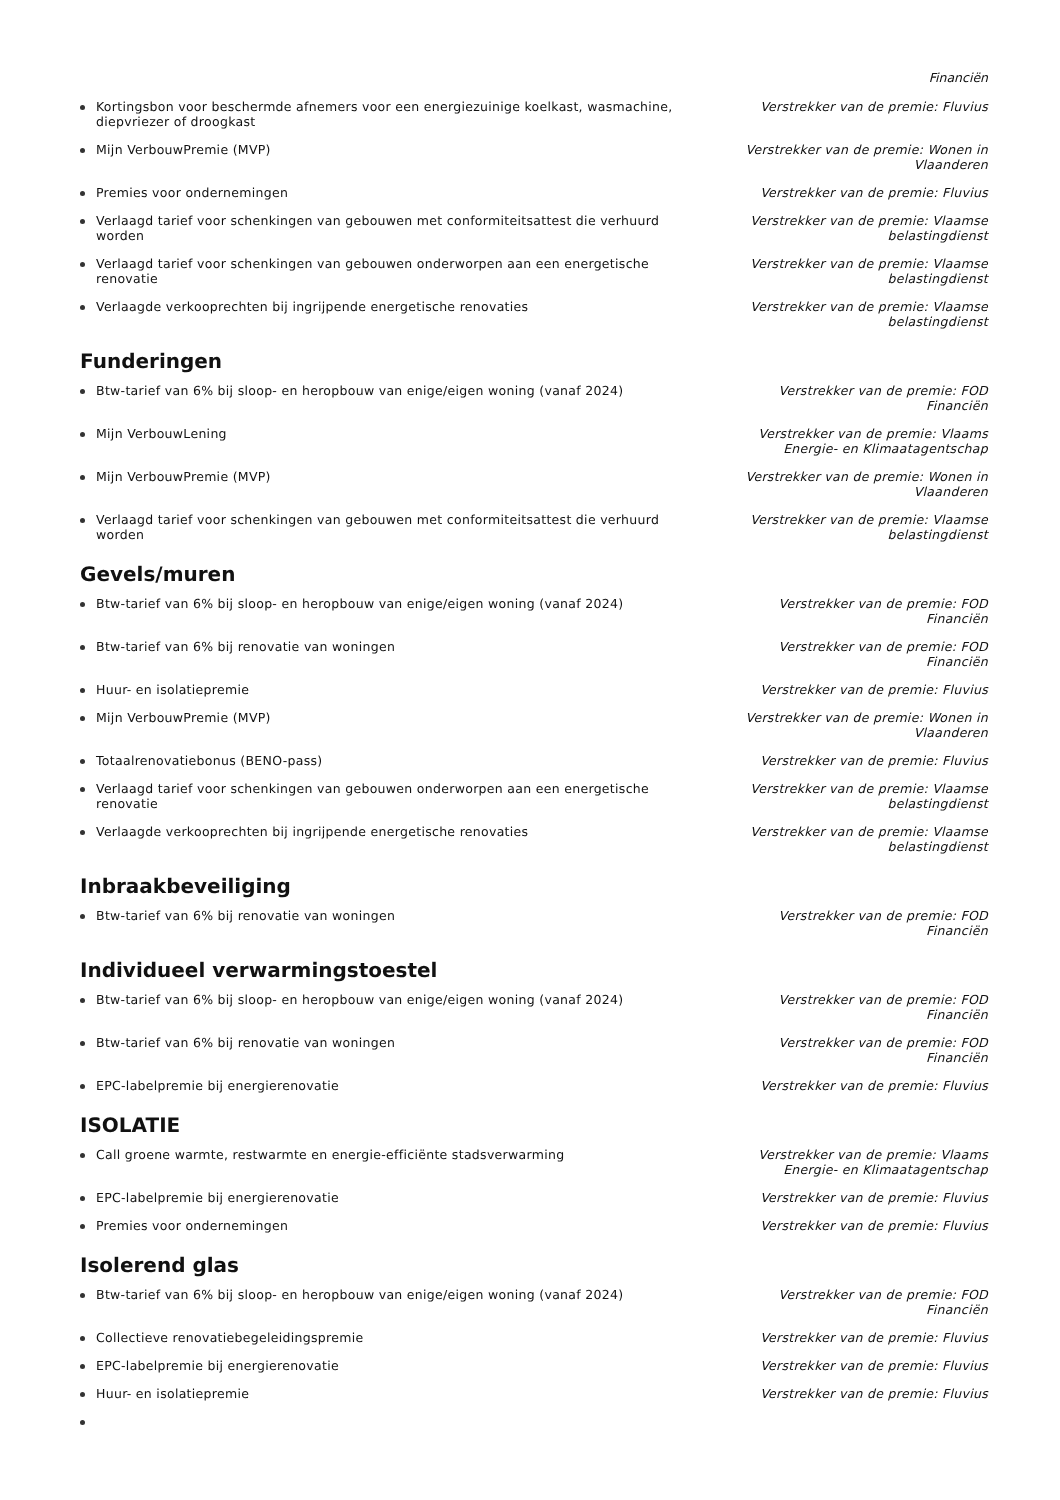Financiën
Kortingsbon voor beschermde afnemers voor een energiezuinige koelkast, wasmachine, diepvriezer of droogkast
Verstrekker van de premie: Fluvius
Mijn VerbouwPremie (MVP) Verstrekker van de premie: Wonen in Vlaanderen
Premies voor ondernemingen Verstrekker van de premie: Fluvius
Verlaagd tarief voor schenkingen van gebouwen met conformiteitsattest die verhuurd worden
Verstrekker van de premie: Vlaamse belastingdienst
Verlaagd tarief voor schenkingen van gebouwen onderworpen aan een energetische renovatie
Verstrekker van de premie: Vlaamse belastingdienst
Verlaagde verkooprechten bij ingrijpende energetische renovaties Verstrekker van de premie: Vlaamse belastingdienst
Funderingen
Btw-tarief van 6% bij sloop- en heropbouw van enige/eigen woning (vanaf 2024) Verstrekker van de premie: FOD Financiën
Mijn VerbouwLening Verstrekker van de premie: Vlaams Energie- en Klimaatagentschap
Mijn VerbouwPremie (MVP) Verstrekker van de premie: Wonen in Vlaanderen
Verlaagd tarief voor schenkingen van gebouwen met conformiteitsattest die verhuurd worden
Verstrekker van de premie: Vlaamse belastingdienst
Gevels/muren
Btw-tarief van 6% bij sloop- en heropbouw van enige/eigen woning (vanaf 2024) Verstrekker van de premie: FOD Financiën
Btw-tarief van 6% bij renovatie van woningen Verstrekker van de premie: FOD Financiën
Huur- en isolatiepremie Verstrekker van de premie: Fluvius
Mijn VerbouwPremie (MVP) Verstrekker van de premie: Wonen in Vlaanderen
Totaalrenovatiebonus (BENO-pass) Verstrekker van de premie: Fluvius
Verlaagd tarief voor schenkingen van gebouwen onderworpen aan een energetische renovatie
Verstrekker van de premie: Vlaamse belastingdienst
Verlaagde verkooprechten bij ingrijpende energetische renovaties Verstrekker van de premie: Vlaamse belastingdienst
Inbraakbeveiliging
Btw-tarief van 6% bij renovatie van woningen Verstrekker van de premie: FOD Financiën
Individueel verwarmingstoestel
Btw-tarief van 6% bij sloop- en heropbouw van enige/eigen woning (vanaf 2024) Verstrekker van de premie: FOD Financiën
Btw-tarief van 6% bij renovatie van woningen Verstrekker van de premie: FOD Financiën
EPC-labelpremie bij energierenovatie Verstrekker van de premie: Fluvius
ISOLATIE
Call groene warmte, restwarmte en energie-efficiënte stadsverwarming Verstrekker van de premie: Vlaams Energie- en Klimaatagentschap
EPC-labelpremie bij energierenovatie Verstrekker van de premie: Fluvius
Premies voor ondernemingen Verstrekker van de premie: Fluvius
Isolerend glas
Btw-tarief van 6% bij sloop- en heropbouw van enige/eigen woning (vanaf 2024) Verstrekker van de premie: FOD Financiën
Collectieve renovatiebegeleidingspremie Verstrekker van de premie: Fluvius
EPC-labelpremie bij energierenovatie Verstrekker van de premie: Fluvius
Huur- en isolatiepremie Verstrekker van de premie: Fluvius